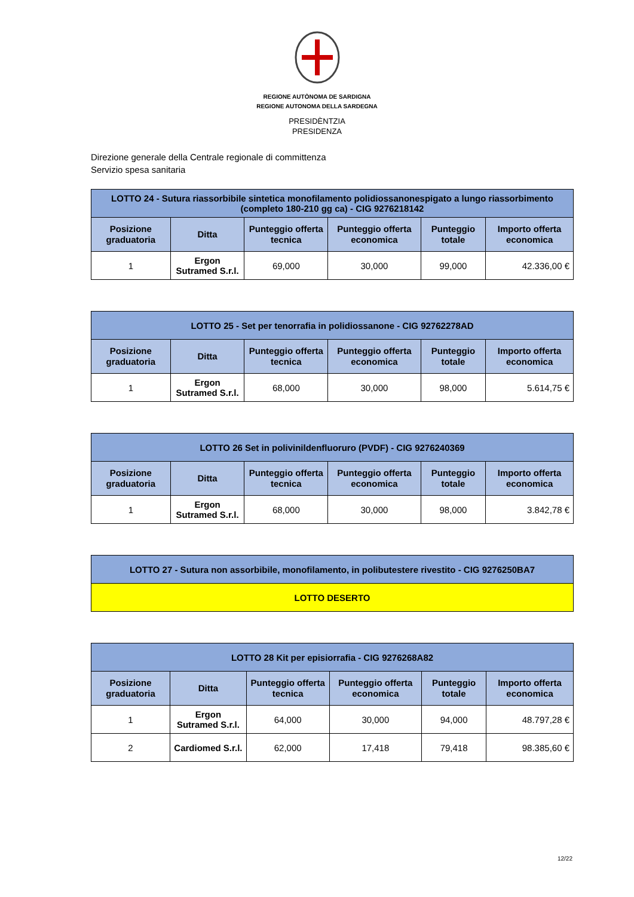REGIONE AUTÒNOMA DE SARDIGNA
REGIONE AUTONOMA DELLA SARDEGNA
PRESIDÈNTZIA
PRESIDENZA
Direzione generale della Centrale regionale di committenza
Servizio spesa sanitaria
| LOTTO 24 - Sutura riassorbibile sintetica monofilamento polidiossanonespigato a lungo riassorbimento (completo 180-210 gg ca) - CIG 9276218142 | | | | | |
| --- | --- | --- | --- | --- | --- |
| Posizione graduatoria | Ditta | Punteggio offerta tecnica | Punteggio offerta economica | Punteggio totale | Importo offerta economica |
| 1 | Ergon Sutramed S.r.l. | 69,000 | 30,000 | 99,000 | 42.336,00 € |
| LOTTO 25 - Set per tenorrafia in polidiossanone - CIG 92762278AD | | | | | |
| --- | --- | --- | --- | --- | --- |
| Posizione graduatoria | Ditta | Punteggio offerta tecnica | Punteggio offerta economica | Punteggio totale | Importo offerta economica |
| 1 | Ergon Sutramed S.r.l. | 68,000 | 30,000 | 98,000 | 5.614,75 € |
| LOTTO 26 Set in polivinildenfluoruro (PVDF) - CIG 9276240369 | | | | | |
| --- | --- | --- | --- | --- | --- |
| Posizione graduatoria | Ditta | Punteggio offerta tecnica | Punteggio offerta economica | Punteggio totale | Importo offerta economica |
| 1 | Ergon Sutramed S.r.l. | 68,000 | 30,000 | 98,000 | 3.842,78 € |
| LOTTO 27 - Sutura non assorbibile, monofilamento, in polibutestere rivestito - CIG 9276250BA7 |
| --- |
| LOTTO DESERTO |
| LOTTO 28 Kit per episiorrafia - CIG 9276268A82 | | | | | |
| --- | --- | --- | --- | --- | --- |
| Posizione graduatoria | Ditta | Punteggio offerta tecnica | Punteggio offerta economica | Punteggio totale | Importo offerta economica |
| 1 | Ergon Sutramed S.r.l. | 64,000 | 30,000 | 94,000 | 48.797,28 € |
| 2 | Cardiomed S.r.l. | 62,000 | 17,418 | 79,418 | 98.385,60 € |
12/22